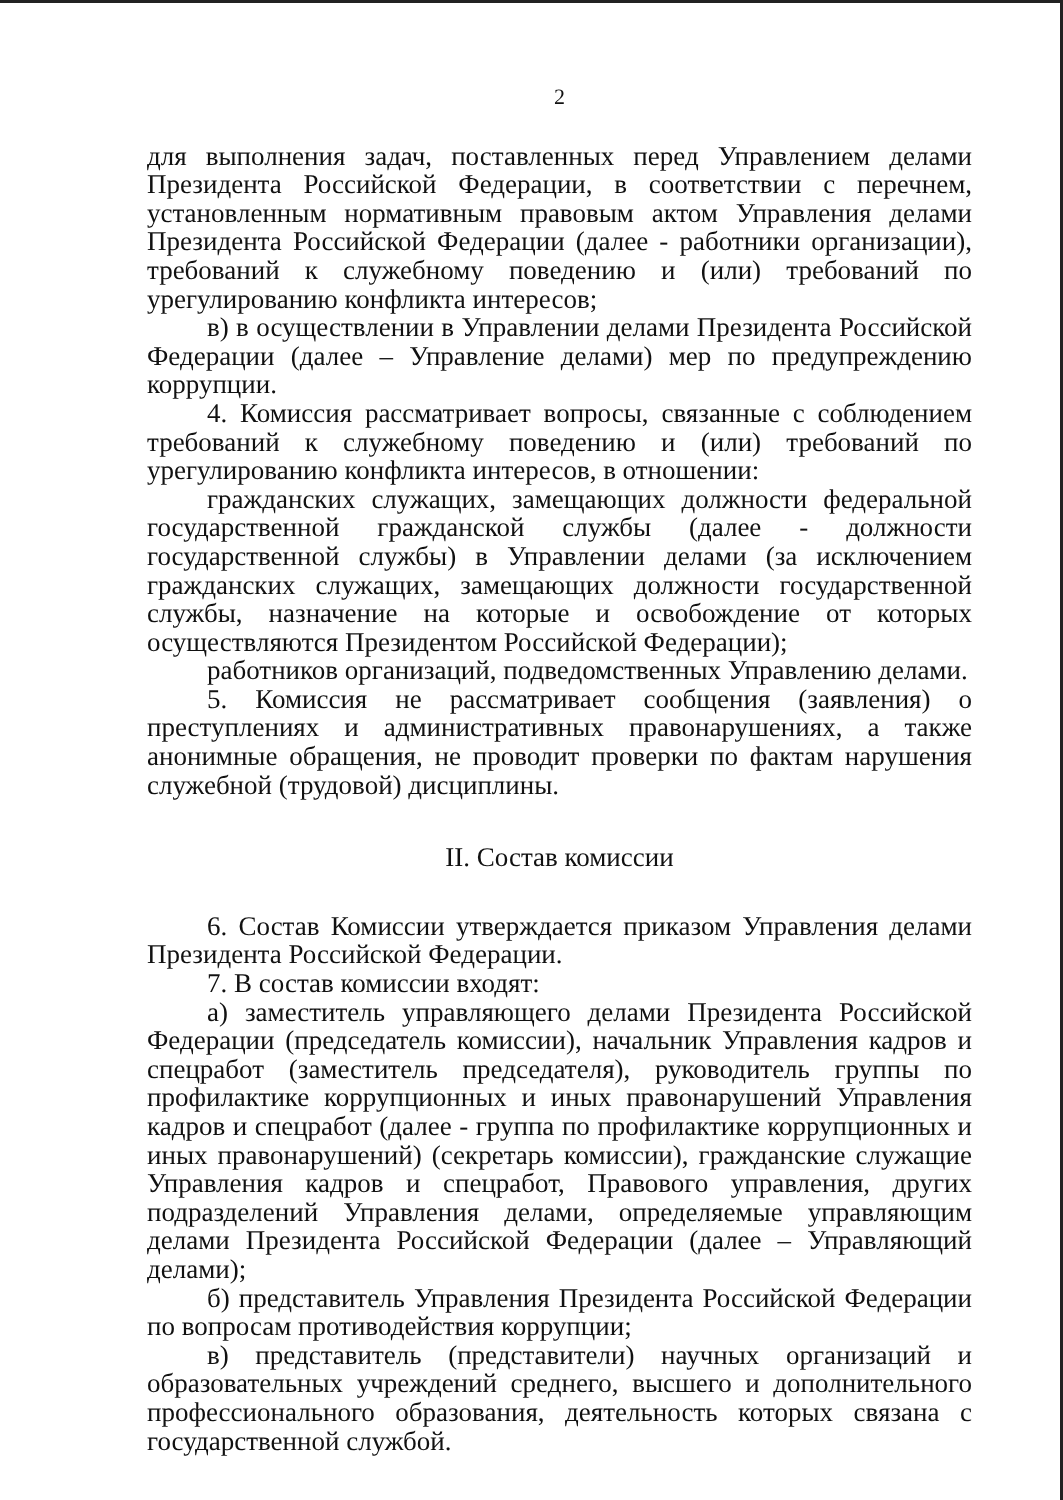2
для выполнения задач, поставленных перед Управлением делами Президента Российской Федерации, в соответствии с перечнем, установленным нормативным правовым актом Управления делами Президента Российской Федерации (далее - работники организации), требований к служебному поведению и (или) требований по урегулированию конфликта интересов;
в) в осуществлении в Управлении делами Президента Российской Федерации (далее – Управление делами) мер по предупреждению коррупции.
4. Комиссия рассматривает вопросы, связанные с соблюдением требований к служебному поведению и (или) требований по урегулированию конфликта интересов, в отношении:
гражданских служащих, замещающих должности федеральной государственной гражданской службы (далее - должности государственной службы) в Управлении делами (за исключением гражданских служащих, замещающих должности государственной службы, назначение на которые и освобождение от которых осуществляются Президентом Российской Федерации);
работников организаций, подведомственных Управлению делами.
5. Комиссия не рассматривает сообщения (заявления) о преступлениях и административных правонарушениях, а также анонимные обращения, не проводит проверки по фактам нарушения служебной (трудовой) дисциплины.
II. Состав комиссии
6. Состав Комиссии утверждается приказом Управления делами Президента Российской Федерации.
7. В состав комиссии входят:
а) заместитель управляющего делами Президента Российской Федерации (председатель комиссии), начальник Управления кадров и спецработ (заместитель председателя), руководитель группы по профилактике коррупционных и иных правонарушений Управления кадров и спецработ (далее - группа по профилактике коррупционных и иных правонарушений) (секретарь комиссии), гражданские служащие Управления кадров и спецработ, Правового управления, других подразделений Управления делами, определяемые управляющим делами Президента Российской Федерации (далее – Управляющий делами);
б) представитель Управления Президента Российской Федерации по вопросам противодействия коррупции;
в) представитель (представители) научных организаций и образовательных учреждений среднего, высшего и дополнительного профессионального образования, деятельность которых связана с государственной службой.